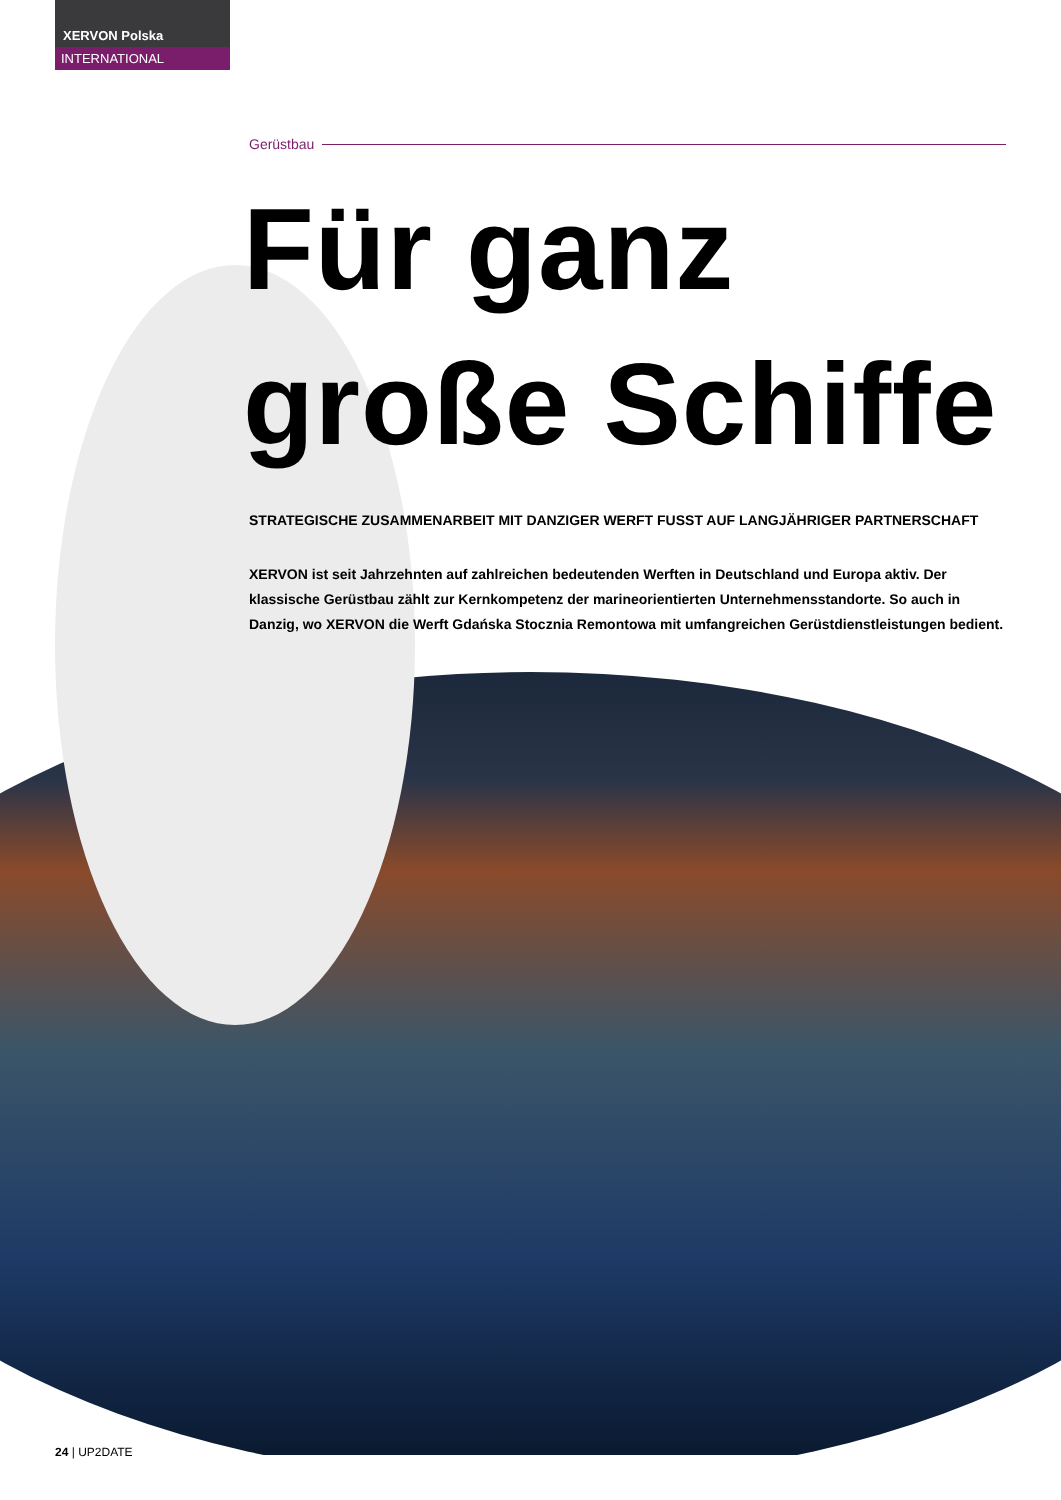XERVON Polska
INTERNATIONAL
Gerüstbau
Für ganz
große Schiffe
STRATEGISCHE ZUSAMMENARBEIT MIT DANZIGER WERFT FUSST AUF LANGJÄHRIGER PARTNERSCHAFT
XERVON ist seit Jahrzehnten auf zahlreichen bedeutenden Werften in Deutschland und Europa aktiv. Der klassische Gerüstbau zählt zur Kernkompetenz der marineorientierten Unternehmensstandorte. So auch in Danzig, wo XERVON die Werft Gdańska Stocznia Remontowa mit umfangreichen Gerüstdienstleistungen bedient.
24 | UP2DATE